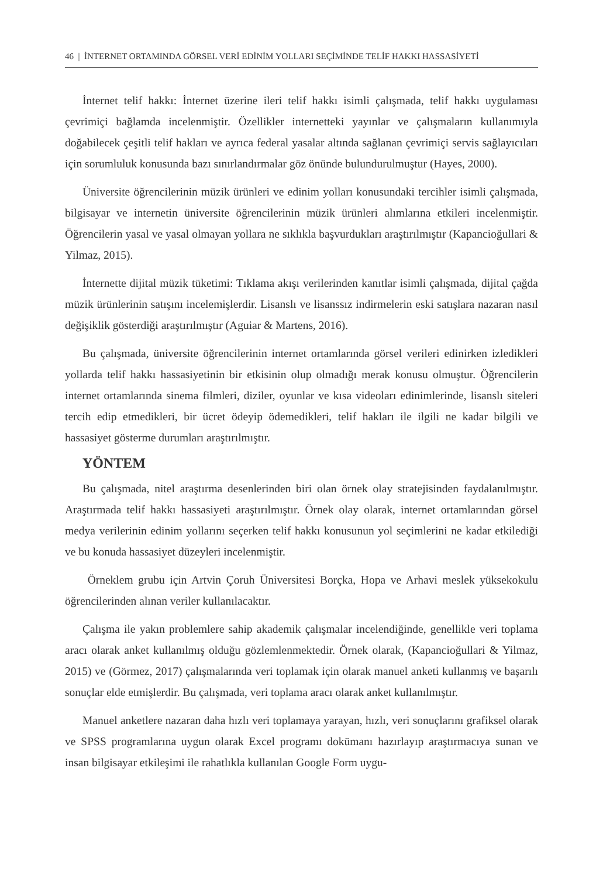46 | İNTERNET ORTAMINDA GÖRSEL VERİ EDİNİM YOLLARI SEÇİMİNDE TELİF HAKKI HASSASİYETİ
İnternet telif hakkı: İnternet üzerine ileri telif hakkı isimli çalışmada, telif hakkı uygulaması çevrimiçi bağlamda incelenmiştir. Özellikler internetteki yayınlar ve çalışmaların kullanımıyla doğabilecek çeşitli telif hakları ve ayrıca federal yasalar altında sağlanan çevrimiçi servis sağlayıcıları için sorumluluk konusunda bazı sınırlandırmalar göz önünde bulundurulmuştur (Hayes, 2000).
Üniversite öğrencilerinin müzik ürünleri ve edinim yolları konusundaki tercihler isimli çalışmada, bilgisayar ve internetin üniversite öğrencilerinin müzik ürünleri alımlarına etkileri incelenmiştir. Öğrencilerin yasal ve yasal olmayan yollara ne sıklıkla başvurdukları araştırılmıştır (Kapancioğullari & Yilmaz, 2015).
İnternette dijital müzik tüketimi: Tıklama akışı verilerinden kanıtlar isimli çalışmada, dijital çağda müzik ürünlerinin satışını incelemişlerdir. Lisanslı ve lisanssız indirmelerin eski satışlara nazaran nasıl değişiklik gösterdiği araştırılmıştır (Aguiar & Martens, 2016).
Bu çalışmada, üniversite öğrencilerinin internet ortamlarında görsel verileri edinirken izledikleri yollarda telif hakkı hassasiyetinin bir etkisinin olup olmadığı merak konusu olmuştur. Öğrencilerin internet ortamlarında sinema filmleri, diziler, oyunlar ve kısa videoları edinimlerinde, lisanslı siteleri tercih edip etmedikleri, bir ücret ödeyip ödemedikleri, telif hakları ile ilgili ne kadar bilgili ve hassasiyet gösterme durumları araştırılmıştır.
YÖNTEM
Bu çalışmada, nitel araştırma desenlerinden biri olan örnek olay stratejisinden faydalanılmıştır. Araştırmada telif hakkı hassasiyeti araştırılmıştır. Örnek olay olarak, internet ortamlarından görsel medya verilerinin edinim yollarını seçerken telif hakkı konusunun yol seçimlerini ne kadar etkilediği ve bu konuda hassasiyet düzeyleri incelenmiştir.
Örneklem grubu için Artvin Çoruh Üniversitesi Borçka, Hopa ve Arhavi meslek yüksekokulu öğrencilerinden alınan veriler kullanılacaktır.
Çalışma ile yakın problemlere sahip akademik çalışmalar incelendiğinde, genellikle veri toplama aracı olarak anket kullanılmış olduğu gözlemlenmektedir. Örnek olarak, (Kapancioğullari & Yilmaz, 2015) ve (Görmez, 2017) çalışmalarında veri toplamak için olarak manuel anketi kullanmış ve başarılı sonuçlar elde etmişlerdir. Bu çalışmada, veri toplama aracı olarak anket kullanılmıştır.
Manuel anketlere nazaran daha hızlı veri toplamaya yarayan, hızlı, veri sonuçlarını grafiksel olarak ve SPSS programlarına uygun olarak Excel programı dokümanı hazırlayıp araştırmacıya sunan ve insan bilgisayar etkileşimi ile rahatlıkla kullanılan Google Form uygu-